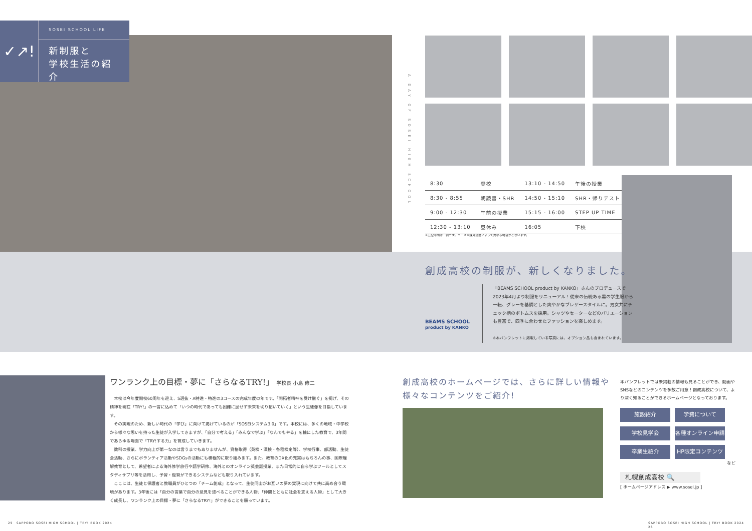✓↗!
SOSEI SCHOOL LIFE
新制服と
学校生活の紹介
A DAY OF SOSEI HIGH SCHOOL
| 8:30 | 登校 | 13:10 - 14:50 | 午後の授業 |
| 8:30 - 8:55 | 朝読書・SHR | 14:50 - 15:10 | SHR・帰りテスト |
| 9:00 - 12:30 | 午前の授業 | 15:15 - 16:00 | STEP UP TIME |
| 12:30 - 13:10 | 昼休み | 16:05 | 下校 |
※上記時間は一例です。コースや課外活動によって異なる場合がございます。
創成高校の制服が、新しくなりました。
BEAMS SCHOOL
product by KANKO
「BEAMS SCHOOL product by KANKO」さんのプロデュースで2023年4月より制服をリニューアル！従来の伝統ある黒の学生服から一転、グレーを基調とした爽やかなブレザースタイルに。男女共にチェック柄のボトムスを採用。シャツやセーターなどのバリエーションも豊富で、四季に合わせたファッションを楽しめます。
※本パンフレットに掲載している写真には、オプション品も含まれています。
ワンランク上の目標・夢に「さらなるTRY!」 学校長 小島 修二
本校は今年度開校60周年を迎え、S選抜・A特進・特進の3コースの完成年度の年です。「開拓者精神を受け継ぐ」を掲げ、その精神を現在「TRY!」の一言に込めて「いつの時代であっても困難に屈せず未来を切り拓いていく」という生徒像を目指しています。
その実現のため、新しい時代の「学び」に向けて掲げているのが「SOSEIシステム3.0」です。本校には、多くの地域・中学校から様々な思いを持った生徒が入学してきますが、「自分で考える」「みんなで学ぶ」「なんでもやる」を軸にした教育で、3年間であらゆる場面で「TRY!する力」を育成していきます。
数科の授業、学力向上が第一なのは言うまでもありませんが、資格取得（英検・漢検・各種検定等）、学校行事、部活動、生徒会活動、さらにボランティア活動やSDGsの活動にも積極的に取り組みます。また、教育のDX化の充実はもちろんの事、国際理解教育として、希望者による海外修学旅行や語学研修、海外とのオンライン英会話授業、また日常的に自ら学ぶツールとしてスタディサプリ等を活用し、予習・復習ができるシステムなども取り入れています。
ここには、生徒と保護者と教職員がひとつの「チーム創成」となって、生徒同士がお互いの夢の実現に向けて共に高め合う環境があります。3年後には「自分の言葉で自分の意見を述べることができる人物」「仲間とともに社会を支える人物」として大きく成長し、ワンランク上の目標・夢に「さらなるTRY!」ができることを願っています。
創成高校のホームページでは、さらに詳しい情報や
様々なコンテンツをご紹介!
本パンフレットでは未掲載の情報も見ることができ、動画やSNSなどのコンテンツを多数ご用意！創成高校について、より深く知ることができるホームページとなっております。
施設紹介 学費について 学校見学会 各種オンライン申請 卒業生紹介 HP限定コンテンツ
など
札幌創成高校 🔍
[ ホームページアドレス ▶ www.sosei.jp ]
25　SAPPORO SOSEI HIGH SCHOOL | TRY! BOOK 2024
SAPPORO SOSEI HIGH SCHOOL | TRY! BOOK 2024　26